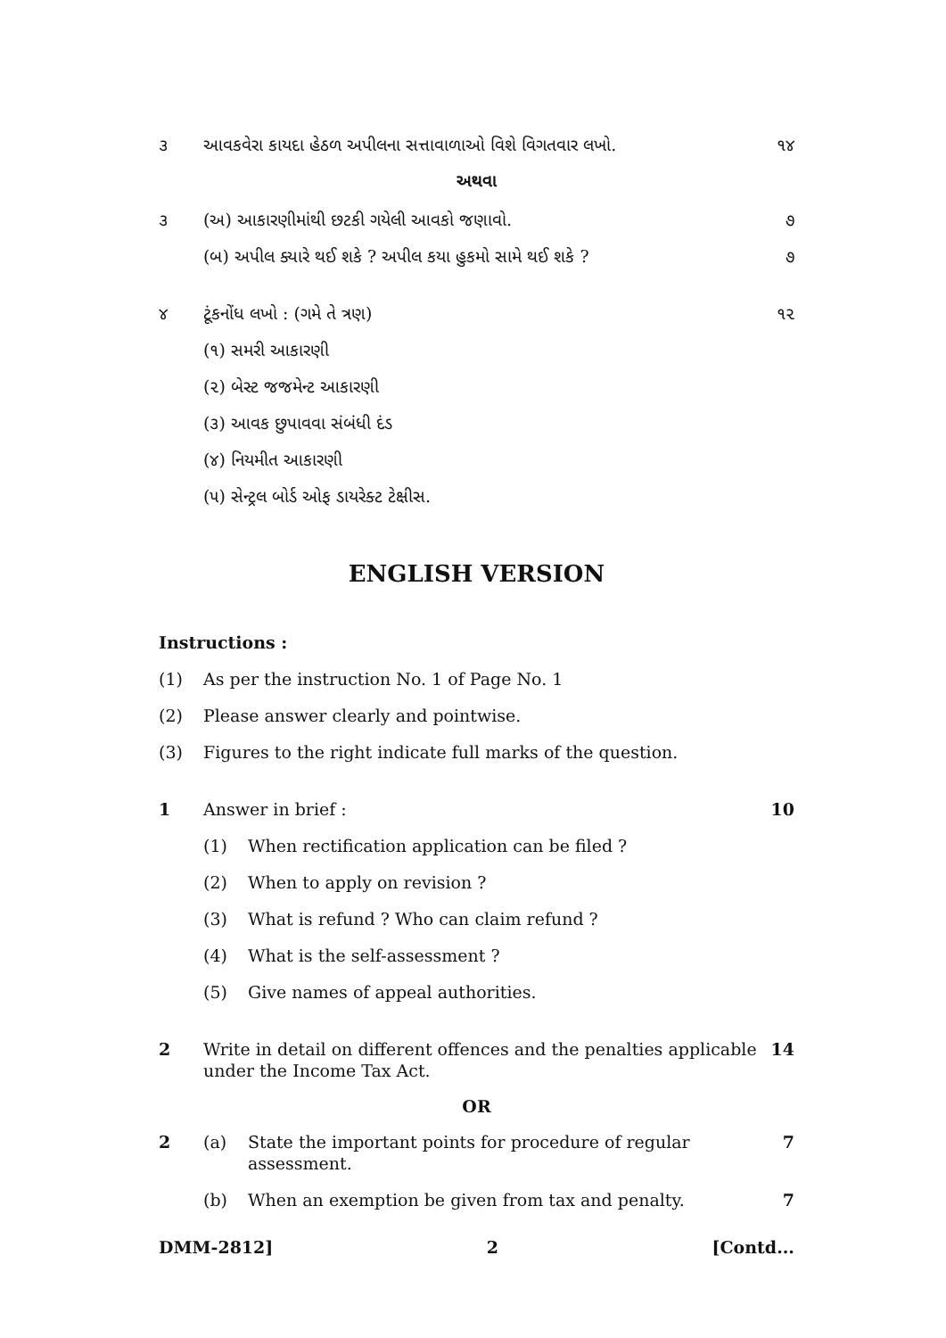૩ આવકવેરા કાયદા હેઠળ અપીલના સત્તાવાળાઓ વિશે વિગતવાર લખો.
૧૪
અથવા
૩ (અ) આકારણીમાંથી છટકી ગયેલી આવકો જણાવો.
૭
(બ) અપીલ ક્યારે થઈ શકે ? અપીલ કયા હુકમો સામે થઈ શકે ?
૭
૪ ટૂંકનોંધ લખો : (ગમે તે ત્રણ) ૧૨
(૧) સમરી આકારણી
(૨) બેસ્ટ જજમેન્ટ આકારણી
(૩) આવક છુપાવવા સંબંધી દંડ
(૪) નિયમીત આકારણી
(૫) સેન્ટ્રલ બોર્ડ ઓફ ડાયરેક્ટ ટેક્ષીસ.
ENGLISH VERSION
Instructions :
(1) As per the instruction No. 1 of Page No. 1
(2) Please answer clearly and pointwise.
(3) Figures to the right indicate full marks of the question.
1 Answer in brief : 10
(1) When rectification application can be filed ?
(2) When to apply on revision ?
(3) What is refund ? Who can claim refund ?
(4) What is the self-assessment ?
(5) Give names of appeal authorities.
2 Write in detail on different offences and the penalties applicable under the Income Tax Act.
14
OR
2 (a) State the important points for procedure of regular assessment.
7
(b) When an exemption be given from tax and penalty.
7
DMM-2812] 2 [Contd...